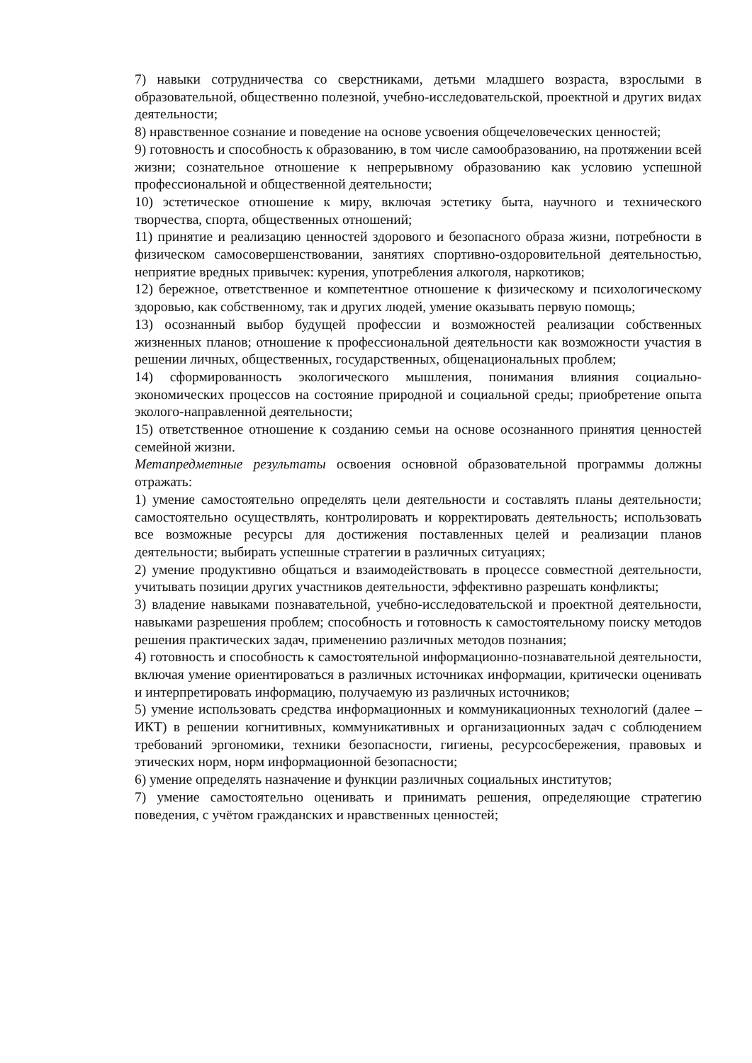7) навыки сотрудничества со сверстниками, детьми младшего возраста, взрослыми в образовательной, общественно полезной, учебно-исследовательской, проектной и других видах деятельности;
8) нравственное сознание и поведение на основе усвоения общечеловеческих ценностей;
9) готовность и способность к образованию, в том числе самообразованию, на протяжении всей жизни; сознательное отношение к непрерывному образованию как условию успешной профессиональной и общественной деятельности;
10) эстетическое отношение к миру, включая эстетику быта, научного и технического творчества, спорта, общественных отношений;
11) принятие и реализацию ценностей здорового и безопасного образа жизни, потребности в физическом самосовершенствовании, занятиях спортивно-оздоровительной деятельностью, неприятие вредных привычек: курения, употребления алкоголя, наркотиков;
12) бережное, ответственное и компетентное отношение к физическому и психологическому здоровью, как собственному, так и других людей, умение оказывать первую помощь;
13) осознанный выбор будущей профессии и возможностей реализации собственных жизненных планов; отношение к профессиональной деятельности как возможности участия в решении личных, общественных, государственных, общенациональных проблем;
14) сформированность экологического мышления, понимания влияния социально-экономических процессов на состояние природной и социальной среды; приобретение опыта эколого-направленной деятельности;
15) ответственное отношение к созданию семьи на основе осознанного принятия ценностей семейной жизни.
Метапредметные результаты освоения основной образовательной программы должны отражать:
1) умение самостоятельно определять цели деятельности и составлять планы деятельности; самостоятельно осуществлять, контролировать и корректировать деятельность; использовать все возможные ресурсы для достижения поставленных целей и реализации планов деятельности; выбирать успешные стратегии в различных ситуациях;
2) умение продуктивно общаться и взаимодействовать в процессе совместной деятельности, учитывать позиции других участников деятельности, эффективно разрешать конфликты;
3) владение навыками познавательной, учебно-исследовательской и проектной деятельности, навыками разрешения проблем; способность и готовность к самостоятельному поиску методов решения практических задач, применению различных методов познания;
4) готовность и способность к самостоятельной информационно-познавательной деятельности, включая умение ориентироваться в различных источниках информации, критически оценивать и интерпретировать информацию, получаемую из различных источников;
5) умение использовать средства информационных и коммуникационных технологий (далее – ИКТ) в решении когнитивных, коммуникативных и организационных задач с соблюдением требований эргономики, техники безопасности, гигиены, ресурсосбережения, правовых и этических норм, норм информационной безопасности;
6) умение определять назначение и функции различных социальных институтов;
7) умение самостоятельно оценивать и принимать решения, определяющие стратегию поведения, с учётом гражданских и нравственных ценностей;